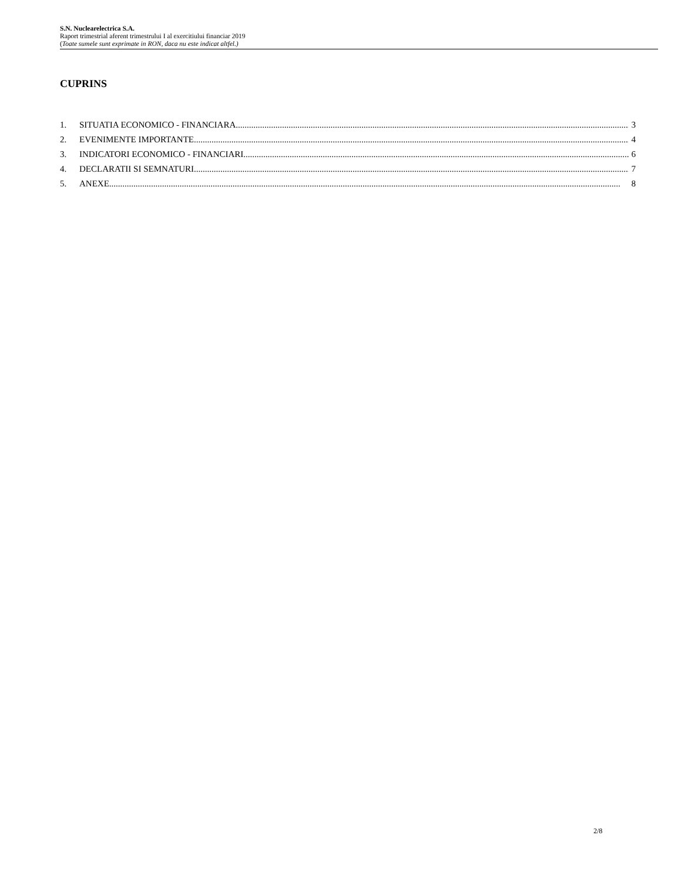S.N. Nuclearelectrica S.A.
Raport trimestrial aferent trimestrului I al exercitiului financiar 2019
(Toate sumele sunt exprimate in RON, daca nu este indicat altfel.)
CUPRINS
1. SITUATIA ECONOMICO - FINANCIARA 3
2. EVENIMENTE IMPORTANTE 4
3. INDICATORI ECONOMICO - FINANCIARI 6
4. DECLARATII SI SEMNATURI 7
5. ANEXE 8
2/8